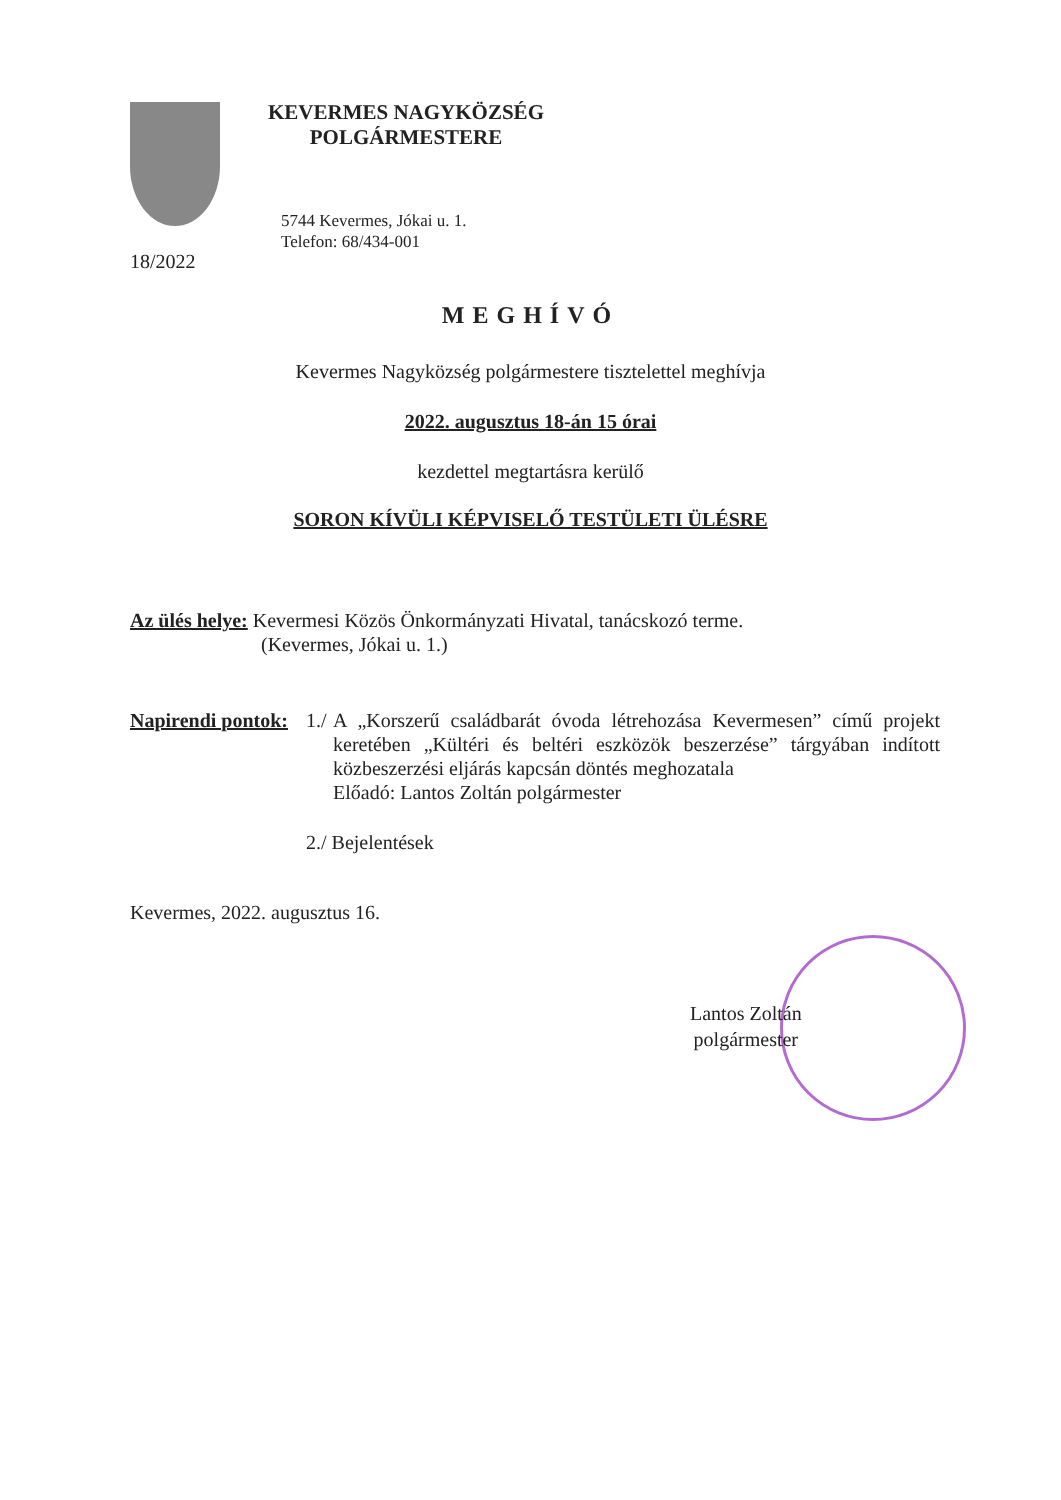KEVERMES NAGYKÖZSÉG
POLGÁRMESTERE
5744 Kevermes, Jókai u. 1.
Telefon: 68/434-001
18/2022
MEGHÍVÓ
Kevermes Nagyközség polgármestere tisztelettel meghívja
2022. augusztus 18-án 15 órai
kezdettel megtartásra kerülő
SORON KÍVÜLI KÉPVISELŐ TESTÜLETI ÜLÉSRE
Az ülés helye: Kevermesi Közös Önkormányzati Hivatal, tanácskozó terme.
(Kevermes, Jókai u. 1.)
Napirendi pontok:
1./ A „Korszerű családbarát óvoda létrehozása Kevermesen” című projekt keretében „Kültéri és beltéri eszközök beszerzése” tárgyában indított közbeszerzési eljárás kapcsán döntés meghozatala
Előadó: Lantos Zoltán polgármester
2./ Bejelentések
Kevermes, 2022. augusztus 16.
Lantos Zoltán
polgármester